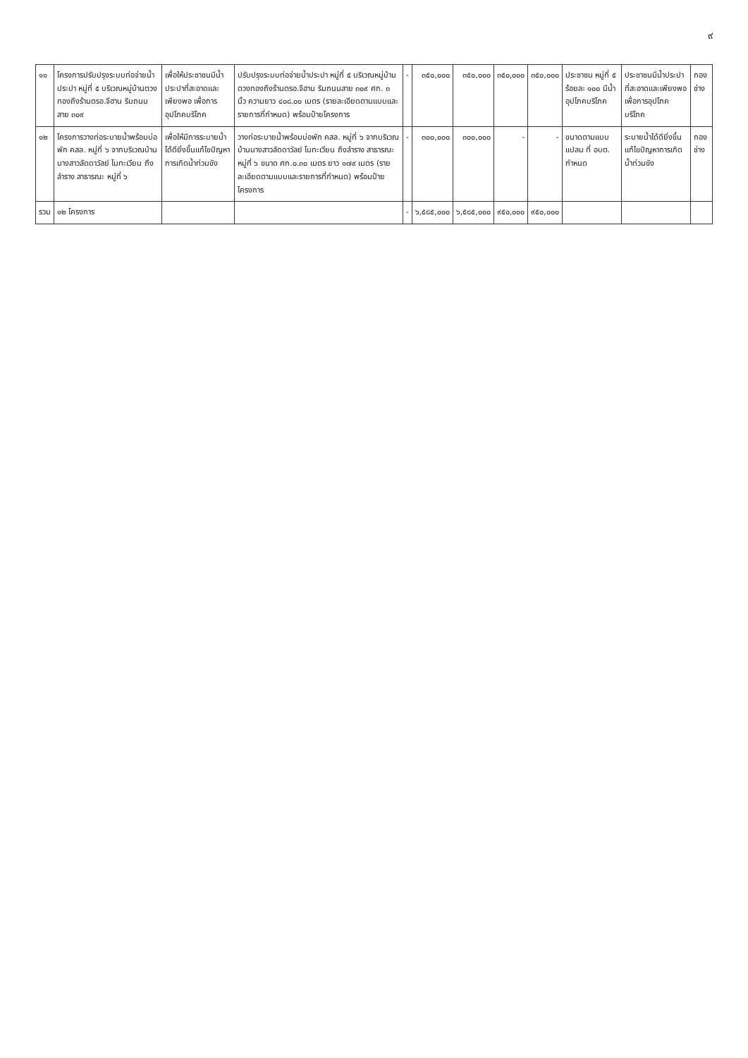๙
| ๑๑ | โครงการปรับปรุงระบบท่อจ่ายน้ำประปา หมู่ที่ ๕ บริเวณหมู่บ้านตวงทองถึงร้านตรอ.จีฮาน ริมถนนสาย ๓๐๙ | เพื่อให้ประชาชนมีน้ำประปาที่สะอาดและเพียงพอ เพื่อการอุปโภคบริโภค | ปรับปรุงระบบท่อจ่ายน้ำประปา หมู่ที่ ๕ บริเวณหมู่บ้านตวงทองถึงร้านตรอ.จีฮาน ริมถนนสาย ๓๐๙ ศก. ๓ นิ้ว ความยาว ๔๐๘.๐๐ เมตร (รายละเอียดตามแบบและรายการที่กำหนด) พร้อมป้ายโครงการ | - | ๓๕๐,๐๐๐ | ๓๕๐,๐๐๐ | ๓๕๐,๐๐๐ | ๓๕๐,๐๐๐ | ประชาชน หมู่ที่ ๕ ร้อยละ ๑๐๐ มีน้ำอุปโภคบริโภค | ประชาชนมีน้ำประปาที่สะอาดและเพียงพอ เพื่อการอุปโภคบริโภค | กองช่าง |
| ๑๒ | โครงการวางท่อระบายน้ำพร้อมบ่อพัก คสล. หมู่ที่ ๖ จากบริเวณบ้านนางสาวลัดดาวัลย์ โนทะเวียน ถึงลำราง สาธารณะ หมู่ที่ ๖ | เพื่อให้มีการระบายน้ำได้ดียิ่งขึ้นแก้ไขปัญหาการเกิดน้ำท่วมขัง | วางท่อระบายน้ำพร้อมบ่อพัก คสล. หมู่ที่ ๖ จากบริเวณบ้านนางสาวลัดดาวัลย์ โนทะเวียน ถึงลำราง สาธารณะ หมู่ที่ ๖ ขนาด ศก.๐.๓๐ เมตร ยาว ๑๗๙ เมตร (รายละเอียดตามแบบและรายการที่กำหนด) พร้อมป้ายโครงการ | - | ๓๐๐,๐๐๐ | ๓๐๐,๐๐๐ | - | - | ขนาดตามแบบแปลน ที่ อบต. กำหนด | ระบายน้ำได้ดียิ่งขึ้น แก้ไขปัญหาการเกิดน้ำท่วมขัง | กองช่าง |
| รวม | ๑๒ โครงการ | | | - | ๖,๕๘๕,๐๐๐ | ๖,๕๘๕,๐๐๐ | ๙๕๐,๐๐๐ | ๙๕๐,๐๐๐ | | | |